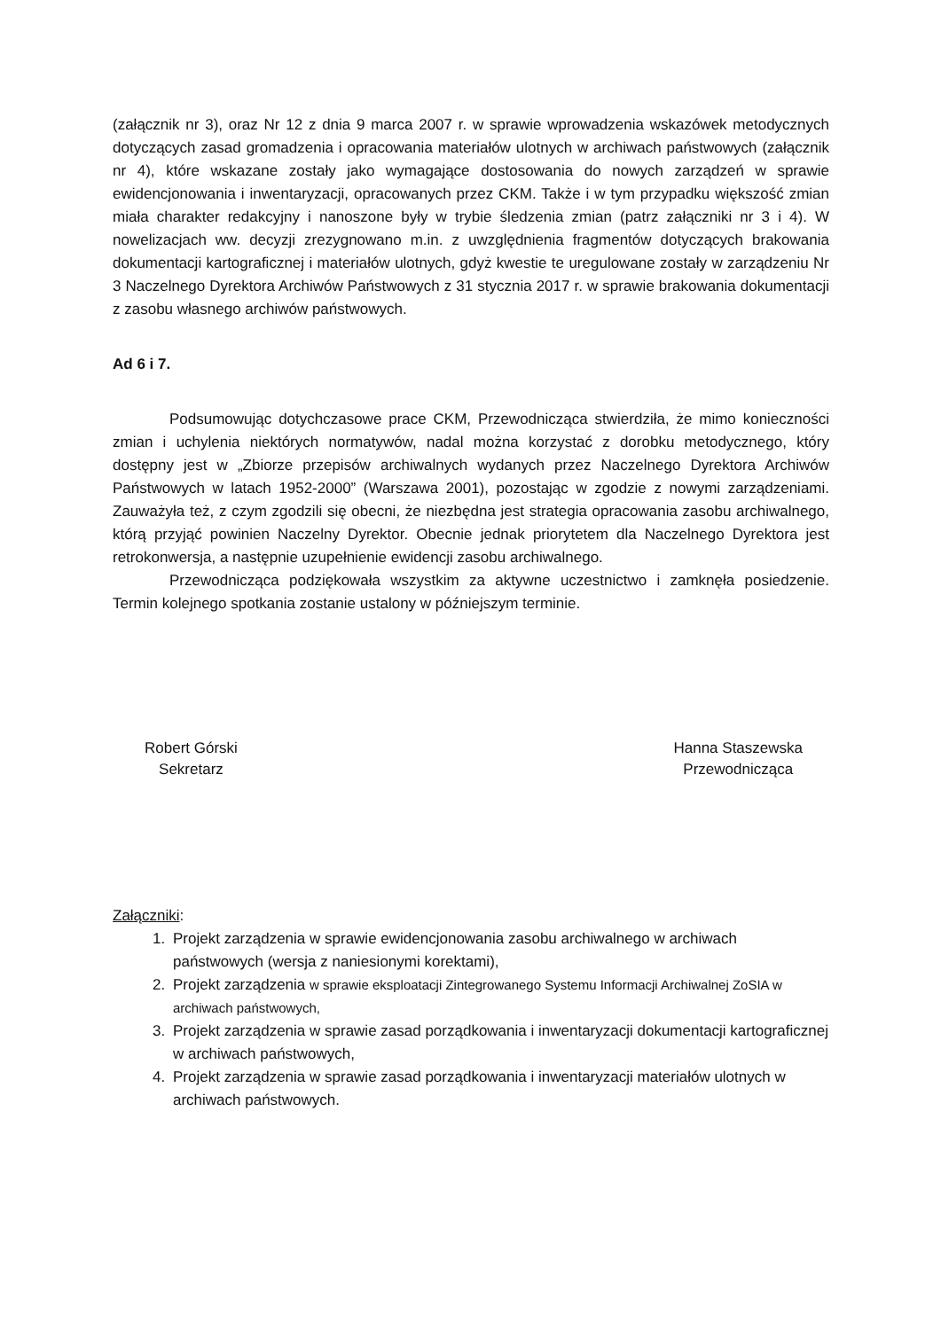(załącznik nr 3), oraz Nr 12 z dnia 9 marca 2007 r. w sprawie wprowadzenia wskazówek metodycznych dotyczących zasad gromadzenia i opracowania materiałów ulotnych w archiwach państwowych (załącznik nr 4), które wskazane zostały jako wymagające dostosowania do nowych zarządzeń w sprawie ewidencjonowania i inwentaryzacji, opracowanych przez CKM. Także i w tym przypadku większość zmian miała charakter redakcyjny i nanoszone były w trybie śledzenia zmian (patrz załączniki nr 3 i 4). W nowelizacjach ww. decyzji zrezygnowano m.in. z uwzględnienia fragmentów dotyczących brakowania dokumentacji kartograficznej i materiałów ulotnych, gdyż kwestie te uregulowane zostały w zarządzeniu Nr 3 Naczelnego Dyrektora Archiwów Państwowych z 31 stycznia 2017 r. w sprawie brakowania dokumentacji z zasobu własnego archiwów państwowych.
Ad 6 i 7.
Podsumowując dotychczasowe prace CKM, Przewodnicząca stwierdziła, że mimo konieczności zmian i uchylenia niektórych normatywów, nadal można korzystać z dorobku metodycznego, który dostępny jest w „Zbiorze przepisów archiwalnych wydanych przez Naczelnego Dyrektora Archiwów Państwowych w latach 1952-2000” (Warszawa 2001), pozostając w zgodzie z nowymi zarządzeniami. Zauważyła też, z czym zgodzili się obecni, że niezbędna jest strategia opracowania zasobu archiwalnego, którą przyjąć powinien Naczelny Dyrektor. Obecnie jednak priorytetem dla Naczelnego Dyrektora jest retrokonwersja, a następnie uzupełnienie ewidencji zasobu archiwalnego.
Przewodnicząca podziękowała wszystkim za aktywne uczestnictwo i zamknęła posiedzenie. Termin kolejnego spotkania zostanie ustalony w późniejszym terminie.
Robert Górski
Sekretarz
Hanna Staszewska
Przewodnicząca
Załączniki:
1. Projekt zarządzenia w sprawie ewidencjonowania zasobu archiwalnego w archiwach państwowych (wersja z naniesionymi korektami),
2. Projekt zarządzenia w sprawie eksploatacji Zintegrowanego Systemu Informacji Archiwalnej ZoSIA w archiwach państwowych,
3. Projekt zarządzenia w sprawie zasad porządkowania i inwentaryzacji dokumentacji kartograficznej w archiwach państwowych,
4. Projekt zarządzenia w sprawie zasad porządkowania i inwentaryzacji materiałów ulotnych w archiwach państwowych.